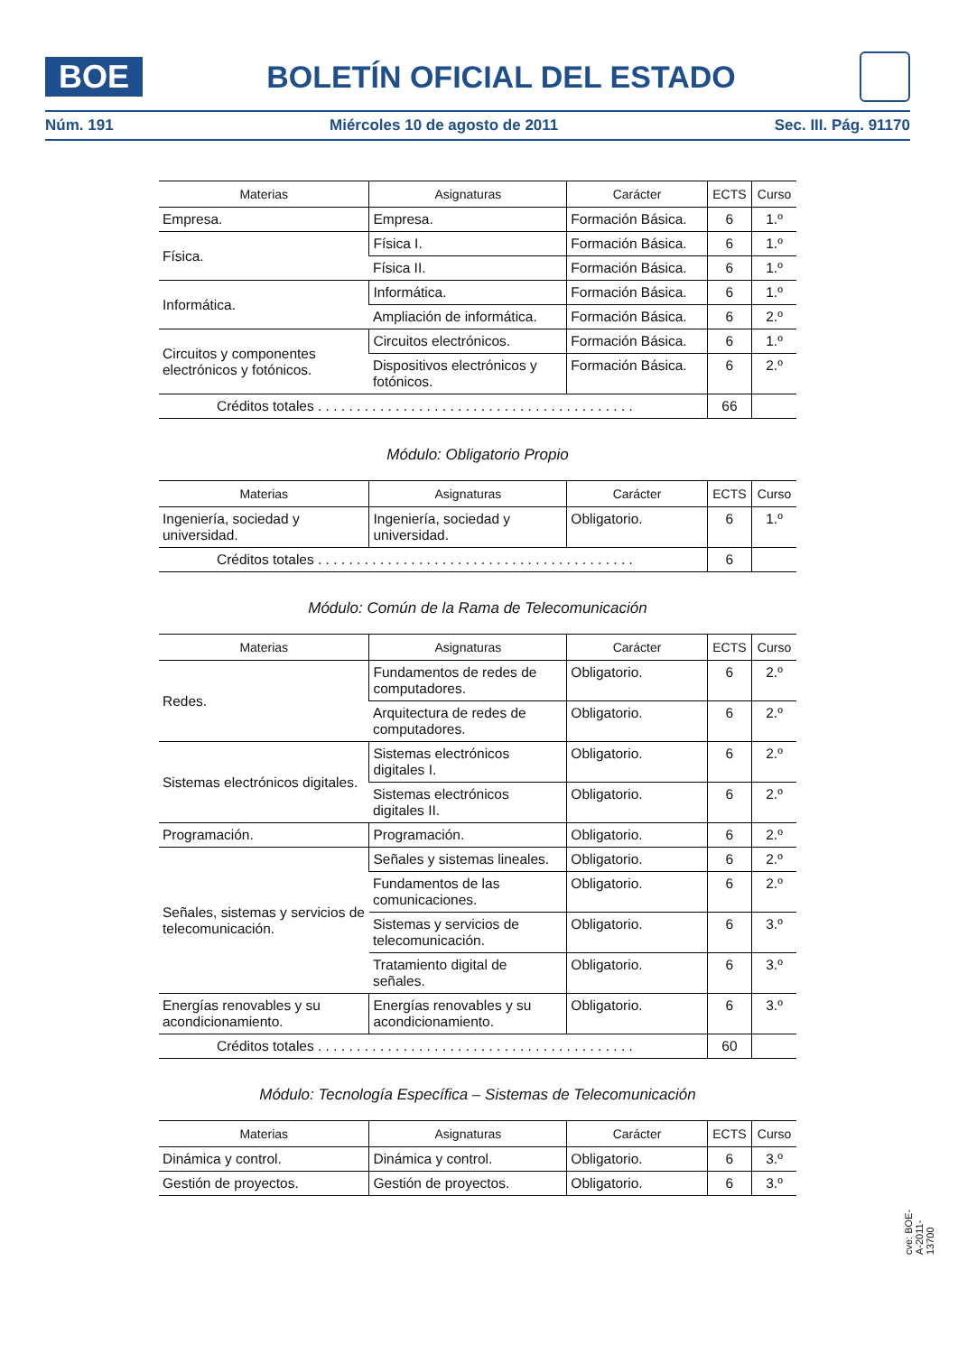BOE
BOLETÍN OFICIAL DEL ESTADO
Núm. 191 Miércoles 10 de agosto de 2011 Sec. III. Pág. 91170
| Materias | Asignaturas | Carácter | ECTS | Curso |
| --- | --- | --- | --- | --- |
| Empresa. | Empresa. | Formación Básica. | 6 | 1.º |
| Física. | Física I. | Formación Básica. | 6 | 1.º |
| | Física II. | Formación Básica. | 6 | 1.º |
| Informática. | Informática. | Formación Básica. | 6 | 1.º |
| | Ampliación de informática. | Formación Básica. | 6 | 2.º |
| Circuitos y componentes electrónicos y fotónicos. | Circuitos electrónicos. | Formación Básica. | 6 | 1.º |
| | Dispositivos electrónicos y fotónicos. | Formación Básica. | 6 | 2.º |
| Créditos totales . . . . . . . . . . . . . . . . . . . . . . . . . . . . . . . . . . . . . . . . . | | | 66 | |
Módulo: Obligatorio Propio
| Materias | Asignaturas | Carácter | ECTS | Curso |
| --- | --- | --- | --- | --- |
| Ingeniería, sociedad y universidad. | Ingeniería, sociedad y universidad. | Obligatorio. | 6 | 1.º |
| Créditos totales . . . . . . . . . . . . . . . . . . . . . . . . . . . . . . . . . . . . . . . . . | | | 6 | |
Módulo: Común de la Rama de Telecomunicación
| Materias | Asignaturas | Carácter | ECTS | Curso |
| --- | --- | --- | --- | --- |
| Redes. | Fundamentos de redes de computadores. | Obligatorio. | 6 | 2.º |
| | Arquitectura de redes de computadores. | Obligatorio. | 6 | 2.º |
| Sistemas electrónicos digitales. | Sistemas electrónicos digitales I. | Obligatorio. | 6 | 2.º |
| | Sistemas electrónicos digitales II. | Obligatorio. | 6 | 2.º |
| Programación. | Programación. | Obligatorio. | 6 | 2.º |
| Señales, sistemas y servicios de telecomunicación. | Señales y sistemas lineales. | Obligatorio. | 6 | 2.º |
| | Fundamentos de las comunicaciones. | Obligatorio. | 6 | 2.º |
| | Sistemas y servicios de telecomunicación. | Obligatorio. | 6 | 3.º |
| | Tratamiento digital de señales. | Obligatorio. | 6 | 3.º |
| Energías renovables y su acondicionamiento. | Energías renovables y su acondicionamiento. | Obligatorio. | 6 | 3.º |
| Créditos totales . . . . . . . . . . . . . . . . . . . . . . . . . . . . . . . . . . . . . . . . . | | | 60 | |
Módulo: Tecnología Específica – Sistemas de Telecomunicación
| Materias | Asignaturas | Carácter | ECTS | Curso |
| --- | --- | --- | --- | --- |
| Dinámica y control. | Dinámica y control. | Obligatorio. | 6 | 3.º |
| Gestión de proyectos. | Gestión de proyectos. | Obligatorio. | 6 | 3.º |
cve: BOE-A-2011-13700